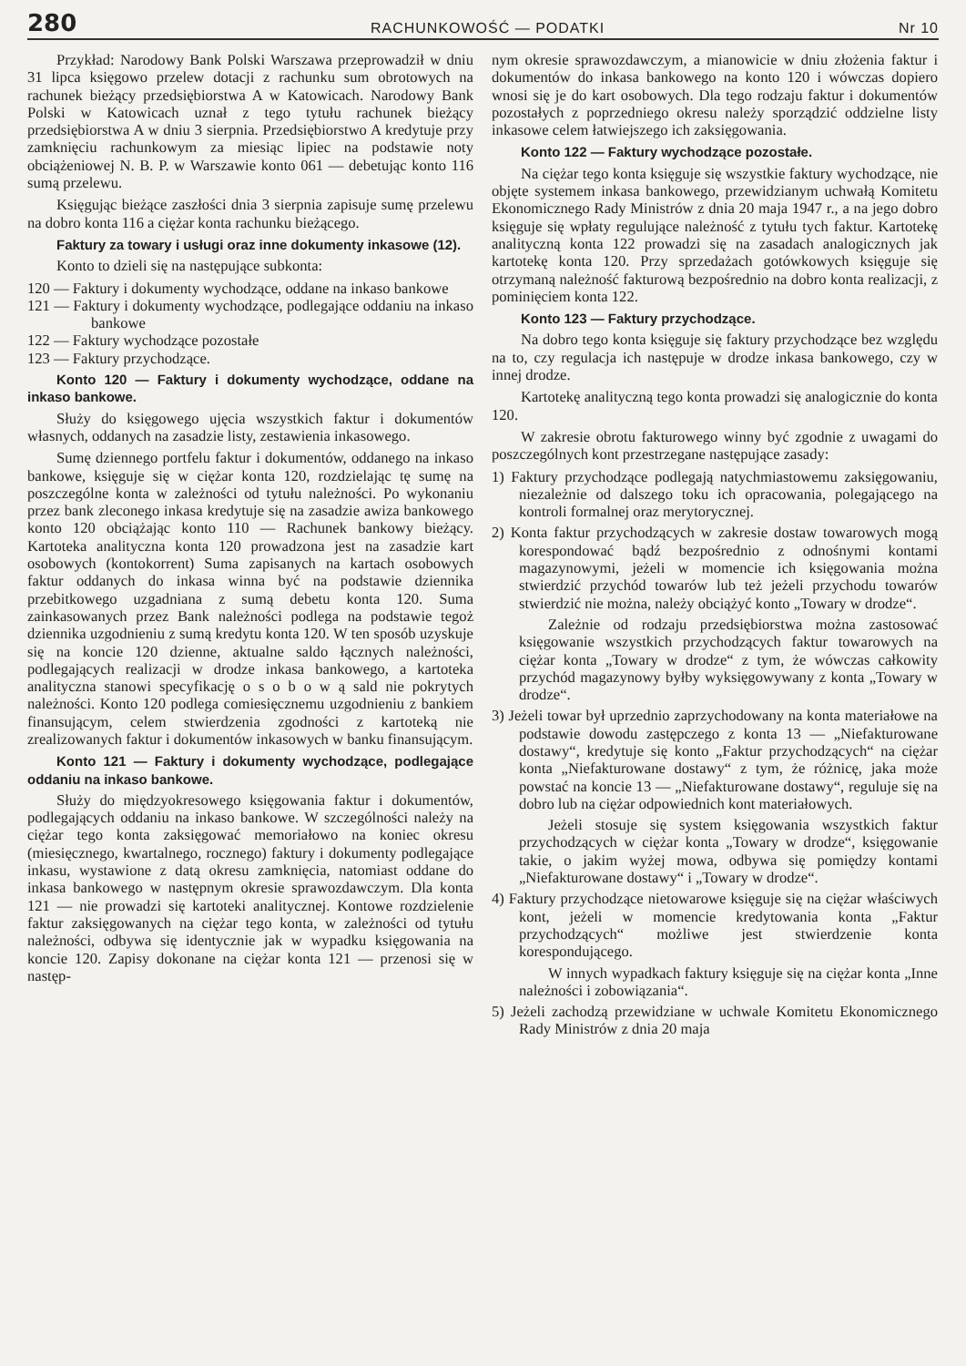280 RACHUNKOWOŚĆ — PODATKI Nr 10
Przykład: Narodowy Bank Polski Warszawa przeprowadził w dniu 31 lipca księgowo przelew dotacji z rachunku sum obrotowych na rachunek bieżący przedsiębiorstwa A w Katowicach. Narodowy Bank Polski w Katowicach uznał z tego tytułu rachunek bieżący przedsiębiorstwa A w dniu 3 sierpnia. Przedsiębiorstwo A kredytuje przy zamknięciu rachunkowym za miesiąc lipiec na podstawie noty obciążeniowej N. B. P. w Warszawie konto 061 — debetując konto 116 sumą przelewu.
Księgując bieżące zaszłości dnia 3 sierpnia zapisuje sumę przelewu na dobro konta 116 a ciężar konta rachunku bieżącego.
Faktury za towary i usługi oraz inne dokumenty inkasowe (12).
Konto to dzieli się na następujące subkonta:
120 — Faktury i dokumenty wychodzące, oddane na inkaso bankowe
121 — Faktury i dokumenty wychodzące, podlegające oddaniu na inkaso bankowe
122 — Faktury wychodzące pozostałe
123 — Faktury przychodzące.
Konto 120 — Faktury i dokumenty wychodzące, oddane na inkaso bankowe.
Służy do księgowego ujęcia wszystkich faktur i dokumentów własnych, oddanych na zasadzie listy, zestawienia inkasowego.
Sumę dziennego portfelu faktur i dokumentów, oddanego na inkaso bankowe, księguje się w ciężar konta 120, rozdzielając tę sumę na poszczególne konta w zależności od tytułu należności. Po wykonaniu przez bank zleconego inkasa kredytuje się na zasadzie awiza bankowego konto 120 obciążając konto 110 — Rachunek bankowy bieżący. Kartoteka analityczna konta 120 prowadzona jest na zasadzie kart osobowych (kontokorrent) Suma zapisanych na kartach osobowych faktur oddanych do inkasa winna być na podstawie dziennika przebitkowego uzgadniana z sumą debetu konta 120. Suma zainkasowanych przez Bank należności podlega na podstawie tegoż dziennika uzgodnieniu z sumą kredytu konta 120. W ten sposób uzyskuje się na koncie 120 dzienne, aktualne saldo łącznych należności, podlegających realizacji w drodze inkasa bankowego, a kartoteka analityczna stanowi specyfikację o s o b o w ą sald nie pokrytych należności. Konto 120 podlega comiesięcznemu uzgodnieniu z bankiem finansującym, celem stwierdzenia zgodności z kartoteką nie zrealizowanych faktur i dokumentów inkasowych w banku finansującym.
Konto 121 — Faktury i dokumenty wychodzące, podlegające oddaniu na inkaso bankowe.
Służy do międzyokresowego księgowania faktur i dokumentów, podlegających oddaniu na inkaso bankowe. W szczególności należy na ciężar tego konta zaksięgować memoriałowo na koniec okresu (miesięcznego, kwartalnego, rocznego) faktury i dokumenty podlegające inkasu, wystawione z datą okresu zamknięcia, natomiast oddane do inkasa bankowego w następnym okresie sprawozdawczym. Dla konta 121 — nie prowadzi się kartoteki analitycznej. Kontowe rozdzielenie faktur zaksięgowanych na ciężar tego konta, w zależności od tytułu należności, odbywa się identycznie jak w wypadku księgowania na koncie 120. Zapisy dokonane na ciężar konta 121 — przenosi się w następ-
nym okresie sprawozdawczym, a mianowicie w dniu złożenia faktur i dokumentów do inkasa bankowego na konto 120 i wówczas dopiero wnosi się je do kart osobowych. Dla tego rodzaju faktur i dokumentów pozostałych z poprzedniego okresu należy sporządzić oddzielne listy inkasowe celem łatwiejszego ich zaksięgowania.
Konto 122 — Faktury wychodzące pozostałe.
Na ciężar tego konta księguje się wszystkie faktury wychodzące, nie objęte systemem inkasa bankowego, przewidzianym uchwałą Komitetu Ekonomicznego Rady Ministrów z dnia 20 maja 1947 r., a na jego dobro księguje się wpłaty regulujące należność z tytułu tych faktur. Kartotekę analityczną konta 122 prowadzi się na zasadach analogicznych jak kartotekę konta 120. Przy sprzedażach gotówkowych księguje się otrzymaną należność fakturową bezpośrednio na dobro konta realizacji, z pominięciem konta 122.
Konto 123 — Faktury przychodzące.
Na dobro tego konta księguje się faktury przychodzące bez względu na to, czy regulacja ich następuje w drodze inkasa bankowego, czy w innej drodze.
Kartotekę analityczną tego konta prowadzi się analogicznie do konta 120.
W zakresie obrotu fakturowego winny być zgodnie z uwagami do poszczególnych kont przestrzegane następujące zasady:
1) Faktury przychodzące podlegają natychmiastowemu zaksięgowaniu, niezależnie od dalszego toku ich opracowania, polegającego na kontroli formalnej oraz merytorycznej.
2) Konta faktur przychodzących w zakresie dostaw towarowych mogą korespondować bądź bezpośrednio z odnośnymi kontami magazynowymi, jeżeli w momencie ich księgowania można stwierdzić przychód towarów lub też jeżeli przychodu towarów stwierdzić nie można, należy obciążyć konto „Towary w drodze“.
Zależnie od rodzaju przedsiębiorstwa można zastosować księgowanie wszystkich przychodzących faktur towarowych na ciężar konta „Towary w drodze“ z tym, że wówczas całkowity przychód magazynowy byłby wyksięgowywany z konta „Towary w drodze“.
3) Jeżeli towar był uprzednio zaprzychodowany na konta materiałowe na podstawie dowodu zastępczego z konta 13 — „Niefakturowane dostawy“, kredytuje się konto „Faktur przychodzących“ na ciężar konta „Niefakturowane dostawy“ z tym, że różnicę, jaka może powstać na koncie 13 — „Niefakturowane dostawy“, reguluje się na dobro lub na ciężar odpowiednich kont materiałowych.
Jeżeli stosuje się system księgowania wszystkich faktur przychodzących w ciężar konta „Towary w drodze“, księgowanie takie, o jakim wyżej mowa, odbywa się pomiędzy kontami „Niefakturowane dostawy“ i „Towary w drodze“.
4) Faktury przychodzące nietowarowe księguje się na ciężar właściwych kont, jeżeli w momencie kredytowania konta „Faktur przychodzących“ możliwe jest stwierdzenie konta korespondującego.
W innych wypadkach faktury księguje się na ciężar konta „Inne należności i zobowiązania“.
5) Jeżeli zachodzą przewidziane w uchwale Komitetu Ekonomicznego Rady Ministrów z dnia 20 maja